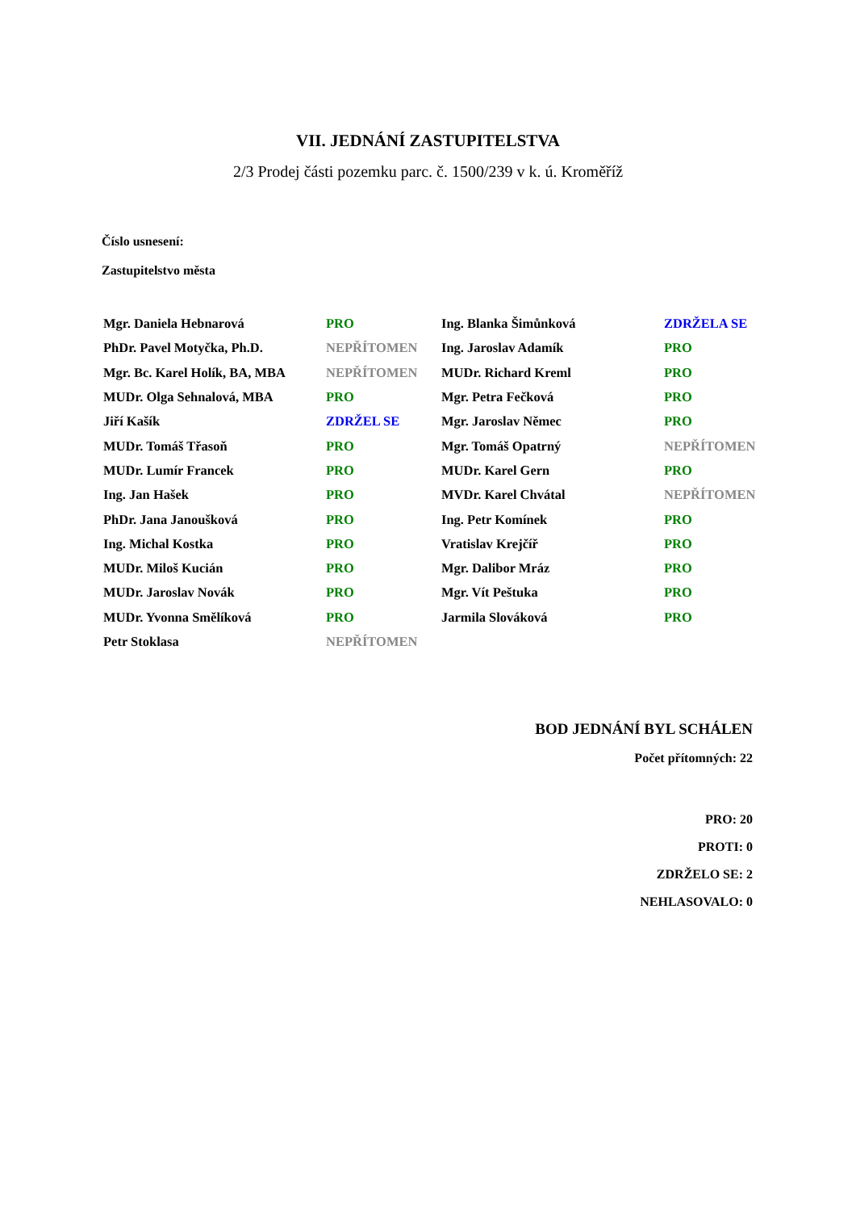VII. JEDNÁNÍ ZASTUPITELSTVA
2/3 Prodej části pozemku parc. č. 1500/239 v k. ú. Kroměříž
Číslo usnesení:
Zastupitelstvo města
| Mgr. Daniela Hebnarová | PRO | Ing. Blanka Šimůnková | ZDRŽELA SE |
| PhDr. Pavel Motyčka, Ph.D. | NEPŘÍTOMEN | Ing. Jaroslav Adamík | PRO |
| Mgr. Bc. Karel Holík, BA, MBA | NEPŘÍTOMEN | MUDr. Richard Kreml | PRO |
| MUDr. Olga Sehnalová, MBA | PRO | Mgr. Petra Fečková | PRO |
| Jiří Kašík | ZDRŽEL SE | Mgr. Jaroslav Němec | PRO |
| MUDr. Tomáš Třasoň | PRO | Mgr. Tomáš Opatrný | NEPŘÍTOMEN |
| MUDr. Lumír Francek | PRO | MUDr. Karel Gern | PRO |
| Ing. Jan Hašek | PRO | MVDr. Karel Chvátal | NEPŘÍTOMEN |
| PhDr. Jana Janoušková | PRO | Ing. Petr Komínek | PRO |
| Ing. Michal Kostka | PRO | Vratislav Krejčíř | PRO |
| MUDr. Miloš Kucián | PRO | Mgr. Dalibor Mráz | PRO |
| MUDr. Jaroslav Novák | PRO | Mgr. Vít Peštuka | PRO |
| MUDr. Yvonna Smělíková | PRO | Jarmila Slováková | PRO |
| Petr Stoklasa | NEPŘÍTOMEN | | |
BOD JEDNÁNÍ BYL SCHÁLEN
Počet přítomných: 22
PRO: 20
PROTI: 0
ZDRŽELO SE: 2
NEHLASOVALO: 0